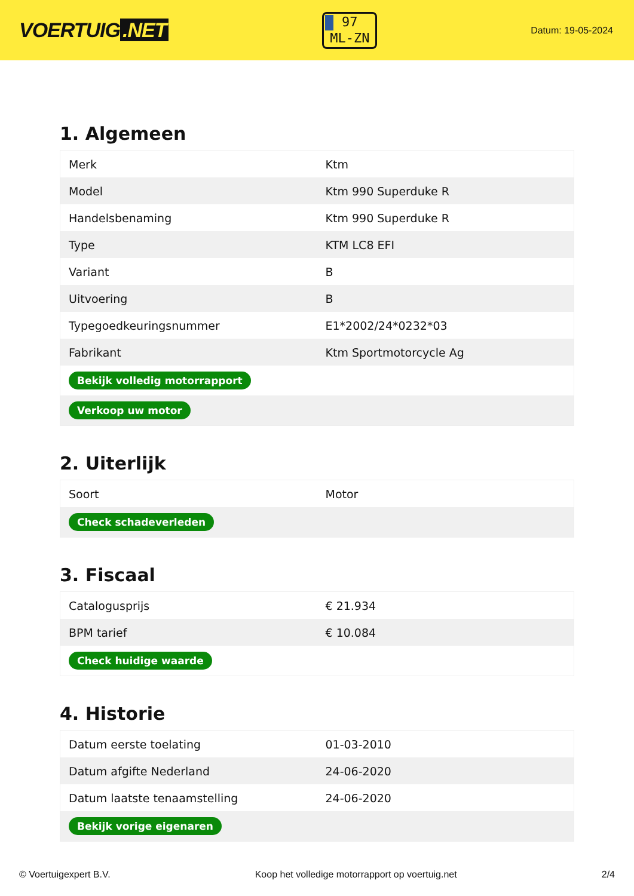VOERTUIG.NET
97
ML-ZN
Datum: 19-05-2024
1. Algemeen
| Merk | Ktm |
| Model | Ktm 990 Superduke R |
| Handelsbenaming | Ktm 990 Superduke R |
| Type | KTM LC8 EFI |
| Variant | B |
| Uitvoering | B |
| Typegoedkeuringsnummer | E1*2002/24*0232*03 |
| Fabrikant | Ktm Sportmotorcycle Ag |
| Bekijk volledig motorrapport | |
| Verkoop uw motor | |
2. Uiterlijk
| Soort | Motor |
| Check schadeverleden | |
3. Fiscaal
| Catalogusprijs | € 21.934 |
| BPM tarief | € 10.084 |
| Check huidige waarde | |
4. Historie
| Datum eerste toelating | 01-03-2010 |
| Datum afgifte Nederland | 24-06-2020 |
| Datum laatste tenaamstelling | 24-06-2020 |
| Bekijk vorige eigenaren | |
© Voertuigexpert B.V. Koop het volledige motorrapport op voertuig.net 2/4